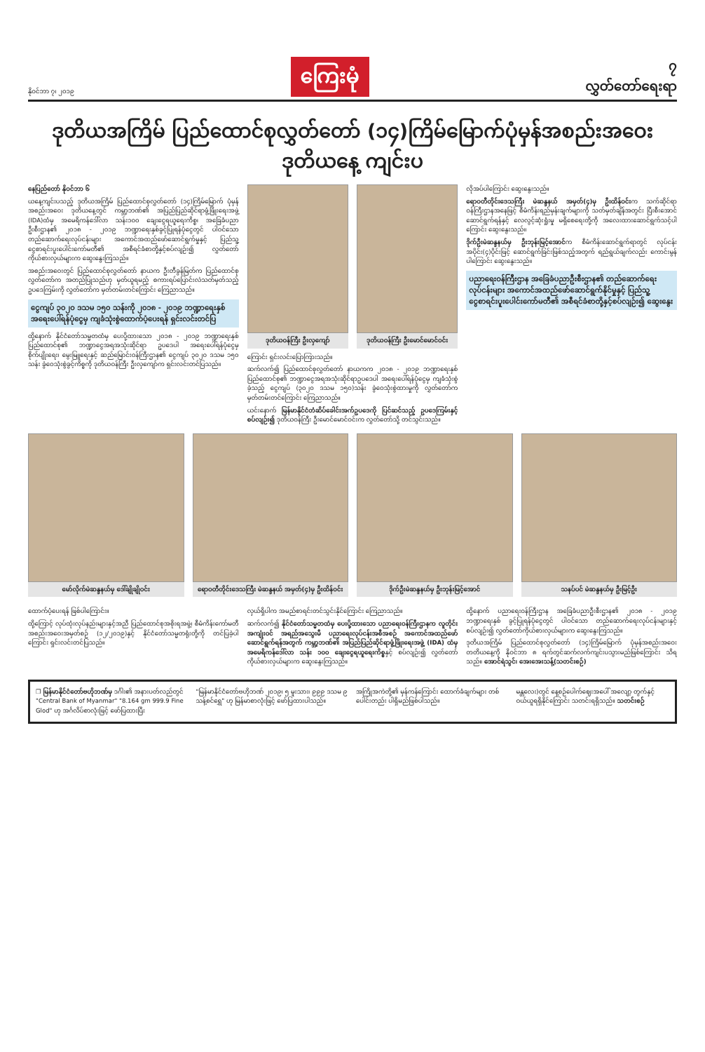နိုဝင်ဘာ ၇၊ ၂၀၁၉
ကြေးမုံ
၇
လွှတ်တော်ရေးရာ
ဒုတိယအကြိမ် ပြည်ထောင်စုလွှတ်တော် (၁၄)ကြိမ်မြောက်ပုံမှန်အစည်းအဝေး ဒုတိယနေ့ ကျင်းပ
နေပြည်တော် နိုဝင်ဘာ ၆
ယနေ့ကျင်းပသည့် ဒုတိယအကြိမ် ပြည်ထောင်စုလွှတ်တော် (၁၄)ကြိမ်မြောက် ပုံမှန်အစည်းအဝေး ဒုတိယနေ့တွင် ကမ္ဘာ့ဘဏ်၏ အပြည်ပြည်ဆိုင်ရာဖွံ့ဖြိုးရေးအဖွဲ့ (IDA)ထံမှ အမေရိကန်ဒေါ်လာ သန်း၁၀၀ ချေးငွေရယူရေးကိစ္စ၊ အခြေခံပညာဦးစီးဌာန၏ ၂၀၁၈ - ၂၀၁၉ ဘဏ္ဍာရေးနှစ်ခွင့်ပြုရန်ပုံငွေတွင် ပါဝင်သော တည်ဆောက်ရေးလုပ်ငန်းများ အကောင်အထည်ဖော်ဆောင်ရွက်မှုနှင့် ပြည်သူ့ငွေစာရင်းပူးပေါင်းကော်မတီ၏ အစီရင်ခံစာတို့နှင့်စပ်လျဉ်း၍ လွှတ်တော်ကိုယ်စားလှယ်များက ဆွေးနွေးကြသည်။
အစည်းအဝေးတွင် ပြည်ထောင်စုလွှတ်တော် နာယက ဦးတီခွန်မြတ်က ပြည်ထောင်စုလွှတ်တော်က အတည်ပြုသည်ဟု မှတ်ယူရမည့် စကားရပ်ပြောင်းလဲသတ်မှတ်သည့် ဥပဒေကြမ်းကို လွှတ်တော်က မှတ်တမ်းတင်ကြောင်း ကြေညာသည်။
ငွေကျပ် ၃၀၂၀ ဒသမ ၁၅၀ သန်းကို ၂၀၁၈ - ၂၀၁၉ ဘဏ္ဍာရေးနှစ် အရေးပေါ်ရန်ပုံငွေမှ ကျခံသုံးစွဲထောက်ပံ့ပေးရန် ရှင်းလင်းတင်ပြ
ထို့နောက် နိုင်ငံတော်သမ္မတထံမှ ပေးပို့ထားသော ၂၀၁၈ - ၂၀၁၉ ဘဏ္ဍာရေးနှစ် ပြည်ထောင်စု၏ ဘဏ္ဍာငွေအရအသုံးဆိုင်ရာ ဥပဒေပါ အရေးပေါ်ရန်ပုံငွေမှ စိုက်ပျိုးရေး၊ မွေးမြူရေးနှင့် ဆည်မြောင်းဝန်ကြီးဌာန၏ ငွေကျပ် ၃၀၂၀ ဒသမ ၁၅၀ သန်း ခွဲဝေသုံးစွဲခွင့်ကိစ္စကို ဒုတိယဝန်ကြီး ဦးလှကျော်က ရှင်းလင်းတင်ပြသည်။
ဒုတိယဝန်ကြီး ဦးလှကျော်
ဒုတိယဝန်ကြီး ဦးမောင်မောင်ဝင်း
ကြောင်း ရှင်းလင်းပြောကြားသည်။
ဆက်လက်၍ ပြည်ထောင်စုလွှတ်တော် နာယကက ၂၀၁၈ - ၂၀၁၉ ဘဏ္ဍာရေးနှစ် ပြည်ထောင်စု၏ ဘဏ္ဍာငွေအရအသုံးဆိုင်ရာဥပဒေပါ အရေးပေါ်ရန်ပုံငွေမှ ကျခံသုံးစွဲခဲ့သည့် ငွေကျပ် (၃၀၂၀ ဒသမ ၁၅၀)သန်း ခွဲဝေသုံးစွဲထားမှုကို လွှတ်တော်က မှတ်တမ်းတင်ကြောင်း ကြေညာသည်။
ယင်းနောက် မြန်မာနိုင်ငံတံဆိပ်ခေါင်းအက်ဥပဒေကို ပြင်ဆင်သည့် ဥပဒေကြမ်းနှင့် စပ်လျဉ်း၍ ဒုတိယဝန်ကြီး ဦးမောင်မောင်ဝင်းက လွှတ်တော်သို့ တင်သွင်းသည်။
လိုအပ်ပါကြောင်း ဆွေးနွေးသည်။
ရောဝတီတိုင်းဒေသကြီး မဲဆန္ဒနယ် အမှတ်(၄)မှ ဦးထိန်ဝင်းက သက်ဆိုင်ရာဝန်ကြီးဌာနအနေဖြင့် စီမံကိန်းရည်မှန်းချက်များကို သတ်မှတ်ချိန်အတွင်း ပြီးစီးအောင် ဆောင်ရွက်ရန်နှင့် လေလွင့်ဆုံးရှုံးမှု မရှိစေရေးတို့ကို အလေးထားဆောင်ရွက်သင့်ပါကြောင်း ဆွေးနွေးသည်။
ဒိုက်ဦးမဲဆန္ဒနယ်မှ ဦးဘုန်းမြင့်အောင်က စီမံကိန်းဆောင်ရွက်ရာတွင် လုပ်ငန်းအပိုင်း(၄)ပိုင်းဖြင့် ဆောင်ရွက်ခြင်းဖြစ်သည့်အတွက် ရည်ရွယ်ချက်လည်း ကောင်းမွန်ပါကြောင်း ဆွေးနွေးသည်။
ပညာရေးဝန်ကြီးဌာန အခြေခံပညာဦးစီးဌာန၏ တည်ဆောက်ရေးလုပ်ငန်းများ အကောင်အထည်ဖော်ဆောင်ရွက်နိုင်မှုနှင့် ပြည်သူ့ငွေစာရင်းပူးပေါင်းကော်မတီ၏ အစီရင်ခံစာတို့နှင့်စပ်လျဉ်း၍ ဆွေးနွေး
မော်လိုက်မဲဆန္ဒနယ်မှ ဒေါ်ချိုချိုဝင်း
ရောဝတီတိုင်းဒေသကြီး မဲဆန္ဒနယ် အမှတ်(၄)မှ ဦးထိန်ဝင်း
ဒိုက်ဦးမဲဆန္ဒနယ်မှ ဦးဘုန်းမြင့်အောင်
သနပ်ပင် မဲဆန္ဒနယ်မှ ဦးမြင့်ဦး
ထောက်ပံ့ပေးရန် ဖြစ်ပါကြောင်း။
ထို့ကြောင့် လုပ်ထုံးလုပ်နည်းများနှင့်အညီ ပြည်ထောင်စုအစိုးရအဖွဲ့၊ စီမံကိန်းကော်မတီအစည်းအဝေးအမှတ်စဉ် (၁၂/၂၀၁၉)နှင့် နိုင်ငံတော်သမ္မတရုံးတို့ကို တင်ပြခဲ့ပါကြောင်း ရှင်းလင်းတင်ပြသည်။
လှယ်ရှိပါက အမည်စာရင်းတင်သွင်းနိုင်ကြောင်း ကြေညာသည်။
ဆက်လက်၍ နိုင်ငံတော်သမ္မတထံမှ ပေးပို့ထားသော ပညာရေးဝန်ကြီးဌာနက လူတိုင်းအကျုံးဝင် အရည်အသွေးမီ ပညာရေးလုပ်ငန်းအစီအစဉ် အကောင်အထည်ဖော်ဆောင်ရွက်ရန်အတွက် ကမ္ဘာ့ဘဏ်၏ အပြည်ပြည်ဆိုင်ရာဖွံ့ဖြိုးရေးအဖွဲ့ (IDA) ထံမှ အမေရိကန်ဒေါ်လာ သန်း ၁၀၀ ချေးငွေရယူရေးကိစ္စနှင့် စပ်လျဉ်း၍ လွှတ်တော်ကိုယ်စားလှယ်များက ဆွေးနွေးကြသည်။
ထို့နောက် ပညာရေးဝန်ကြီးဌာန အခြေခံပညာဦးစီးဌာန၏ ၂၀၁၈ - ၂၀၁၉ ဘဏ္ဍာရေးနှစ် ခွင့်ပြုရန်ပုံငွေတွင် ပါဝင်သော တည်ဆောက်ရေးလုပ်ငန်းများနှင့် စပ်လျဉ်း၍ လွှတ်တော်ကိုယ်စားလှယ်များက ဆွေးနွေးကြသည်။
ဒုတိယအကြိမ် ပြည်ထောင်စုလွှတ်တော် (၁၄)ကြိမ်မြောက် ပုံမှန်အစည်းအဝေး တတိယနေ့ကို နိုဝင်ဘာ ၈ ရက်တွင်ဆက်လက်ကျင်းပသွားမည်ဖြစ်ကြောင်း သိရသည်။ အောင်ရဲသွင်၊ အေးအေးသန့်(သတင်းစဉ်)
❒ မြန်မာနိုင်ငံတော်ဗဟိုဘဏ်မှ ဒင်္ဂါး၏ အနားပတ်လည်တွင် "Central Bank of Myanmar" "8.164 gm 999.9 Fine Glod" ဟု အင်္ဂလိပ်စာလုံးဖြင့် ဖော်ပြထားပြီး
"မြန်မာနိုင်ငံတော်ဗဟိုဘဏ် ၂၀၁၉၊ ၅ မူးသား၊ ၉၉၉ ဒသမ ၉ သန့်စင်ရွှေ" ဟု မြန်မာစာလုံးဖြင့် ဖော်ပြထားပါသည်။
အကြိုအကဲတို့၏ မှန်ကန်ကြောင်း ထောက်ခံချက်များ တစ်ပေါင်းတည်း ပါရှိမည်ဖြစ်ပါသည်။
မန္တလေး)တွင် နေ့စဉ်ပေါက်ဈေးအပေါ် အလျော့ တွက်နှင့် ဝယ်ယူရရှိနိုင်ကြောင်း သတင်းရရှိသည်။ သတင်းစဉ်